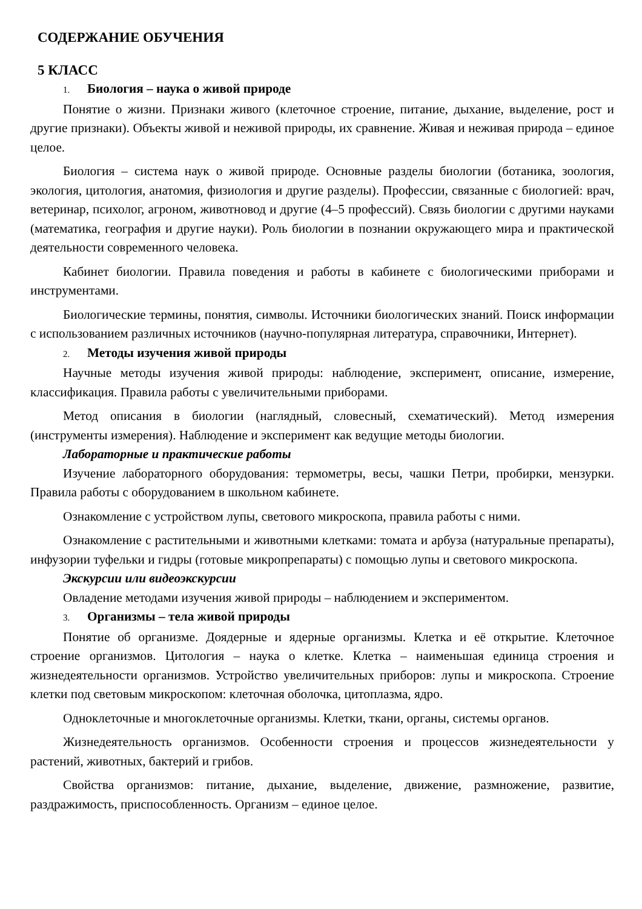СОДЕРЖАНИЕ ОБУЧЕНИЯ
5 КЛАСС
1. Биология – наука о живой природе
Понятие о жизни. Признаки живого (клеточное строение, питание, дыхание, выделение, рост и другие признаки). Объекты живой и неживой природы, их сравнение. Живая и неживая природа – единое целое.
Биология – система наук о живой природе. Основные разделы биологии (ботаника, зоология, экология, цитология, анатомия, физиология и другие разделы). Профессии, связанные с биологией: врач, ветеринар, психолог, агроном, животновод и другие (4–5 профессий). Связь биологии с другими науками (математика, география и другие науки). Роль биологии в познании окружающего мира и практической деятельности современного человека.
Кабинет биологии. Правила поведения и работы в кабинете с биологическими приборами и инструментами.
Биологические термины, понятия, символы. Источники биологических знаний. Поиск информации с использованием различных источников (научно-популярная литература, справочники, Интернет).
2. Методы изучения живой природы
Научные методы изучения живой природы: наблюдение, эксперимент, описание, измерение, классификация. Правила работы с увеличительными приборами.
Метод описания в биологии (наглядный, словесный, схематический). Метод измерения (инструменты измерения). Наблюдение и эксперимент как ведущие методы биологии.
Лабораторные и практические работы
Изучение лабораторного оборудования: термометры, весы, чашки Петри, пробирки, мензурки. Правила работы с оборудованием в школьном кабинете.
Ознакомление с устройством лупы, светового микроскопа, правила работы с ними.
Ознакомление с растительными и животными клетками: томата и арбуза (натуральные препараты), инфузории туфельки и гидры (готовые микропрепараты) с помощью лупы и светового микроскопа.
Экскурсии или видеоэкскурсии
Овладение методами изучения живой природы – наблюдением и экспериментом.
3. Организмы – тела живой природы
Понятие об организме. Доядерные и ядерные организмы. Клетка и её открытие. Клеточное строение организмов. Цитология – наука о клетке. Клетка – наименьшая единица строения и жизнедеятельности организмов. Устройство увеличительных приборов: лупы и микроскопа. Строение клетки под световым микроскопом: клеточная оболочка, цитоплазма, ядро.
Одноклеточные и многоклеточные организмы. Клетки, ткани, органы, системы органов.
Жизнедеятельность организмов. Особенности строения и процессов жизнедеятельности у растений, животных, бактерий и грибов.
Свойства организмов: питание, дыхание, выделение, движение, размножение, развитие, раздражимость, приспособленность. Организм – единое целое.